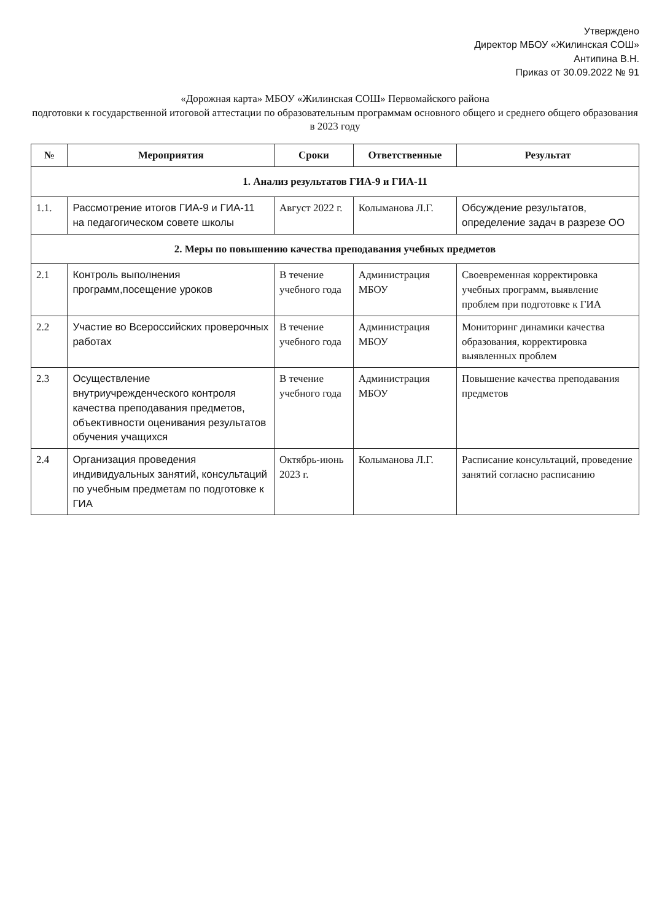Утверждено
Директор МБОУ «Жилинская СОШ»
Антипина В.Н.
Приказ от 30.09.2022 № 91
«Дорожная карта» МБОУ «Жилинская СОШ» Первомайского района
подготовки к государственной итоговой аттестации по образовательным программам основного общего и среднего общего образования в 2023 году
| № | Мероприятия | Сроки | Ответственные | Результат |
| --- | --- | --- | --- | --- |
| 1. Анализ результатов ГИА-9 и ГИА-11 | | | | |
| 1.1. | Рассмотрение итогов ГИА-9 и ГИА-11 на педагогическом совете школы | Август 2022 г. | Колыманова Л.Г. | Обсуждение результатов, определение задач в разрезе ОО |
| 2. Меры по повышению качества преподавания учебных предметов | | | | |
| 2.1 | Контроль выполнения программ,посещение уроков | В течение учебного года | Администрация МБОУ | Своевременная корректировка учебных программ, выявление проблем при подготовке к ГИА |
| 2.2 | Участие во Всероссийских проверочных работах | В течение учебного года | Администрация МБОУ | Мониторинг динамики качества образования, корректировка выявленных проблем |
| 2.3 | Осуществление внутриучрежденческого контроля качества преподавания предметов, объективности оценивания результатов обучения учащихся | В течение учебного года | Администрация МБОУ | Повышение качества преподавания предметов |
| 2.4 | Организация проведения индивидуальных занятий, консультаций по учебным предметам по подготовке к ГИА | Октябрь-июнь 2023 г. | Колыманова Л.Г. | Расписание консультаций, проведение занятий согласно расписанию |